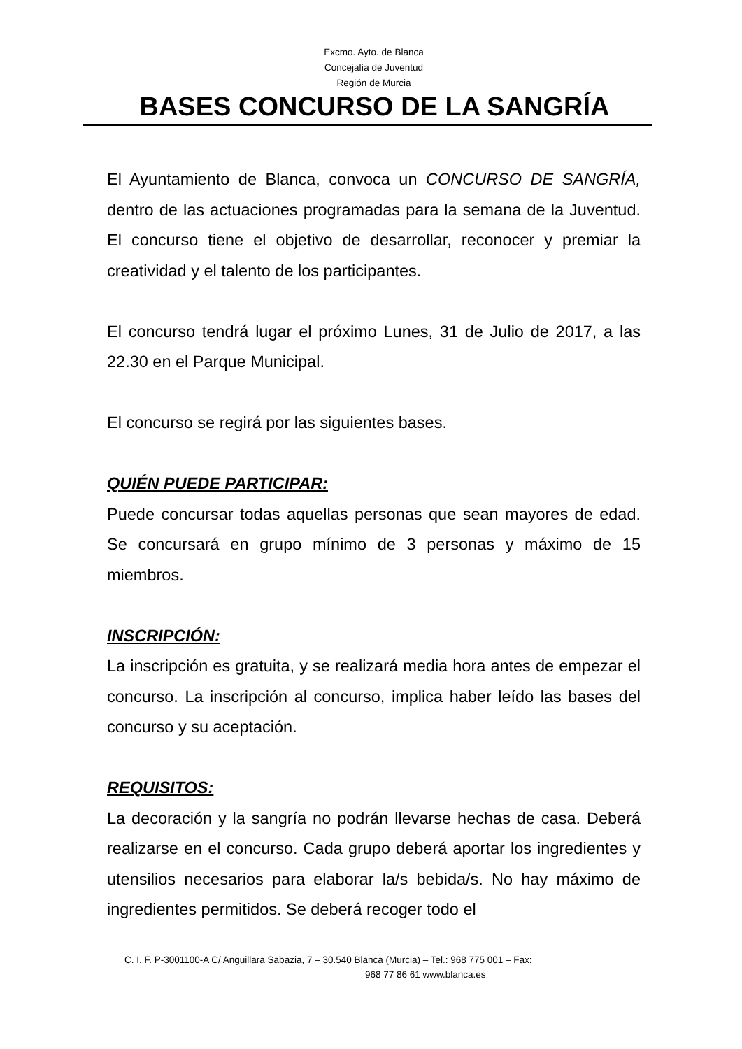Excmo. Ayto. de Blanca
Concejalía de Juventud
Región de Murcia
BASES CONCURSO DE LA SANGRÍA
El Ayuntamiento de Blanca, convoca un CONCURSO DE SANGRÍA, dentro de las actuaciones programadas para la semana de la Juventud. El concurso tiene el objetivo de desarrollar, reconocer y premiar la creatividad y el talento de los participantes.
El concurso tendrá lugar el próximo Lunes, 31 de Julio de 2017, a las 22.30 en el Parque Municipal.
El concurso se regirá por las siguientes bases.
QUIÉN PUEDE PARTICIPAR:
Puede concursar todas aquellas personas que sean mayores de edad. Se concursará en grupo mínimo de 3 personas y máximo de 15 miembros.
INSCRIPCIÓN:
La inscripción es gratuita, y se realizará media hora antes de empezar el concurso. La inscripción al concurso, implica haber leído las bases del concurso y su aceptación.
REQUISITOS:
La decoración y la sangría no podrán llevarse hechas de casa. Deberá realizarse en el concurso. Cada grupo deberá aportar los ingredientes y utensilios necesarios para elaborar la/s bebida/s. No hay máximo de ingredientes permitidos. Se deberá recoger todo el
C. I. F. P-3001100-A C/ Anguillara Sabazia, 7 – 30.540 Blanca (Murcia) – Tel.: 968 775 001 – Fax:
968 77 86 61 www.blanca.es